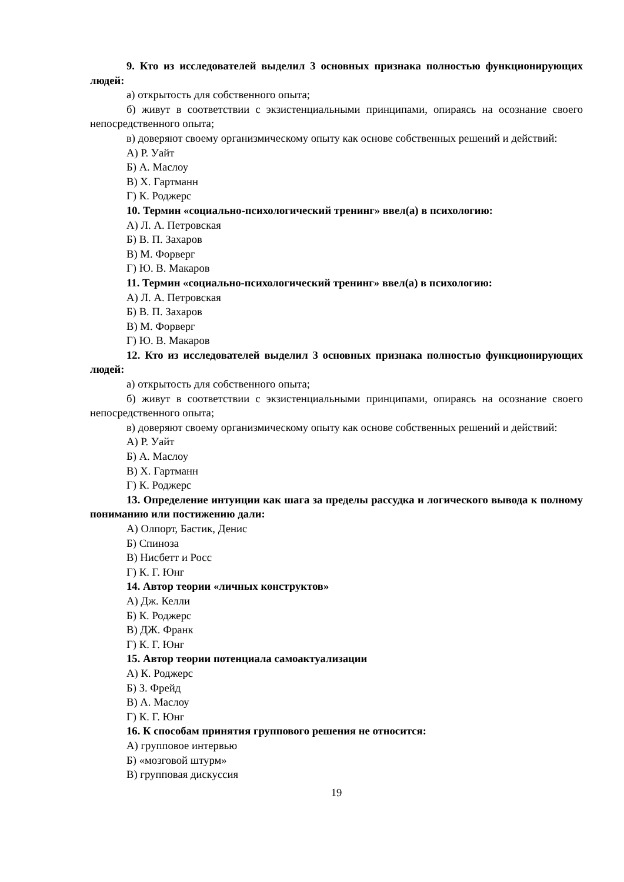9. Кто из исследователей выделил 3 основных признака полностью функционирующих людей:
а) открытость для собственного опыта;
б) живут в соответствии с экзистенциальными принципами, опираясь на осознание своего непосредственного опыта;
в) доверяют своему организмическому опыту как основе собственных решений и действий:
А) Р. Уайт
Б) А. Маслоу
В) Х. Гартманн
Г) К. Роджерс
10. Термин «социально-психологический тренинг» ввел(а) в психологию:
А) Л. А. Петровская
Б) В. П. Захаров
В) М. Форверг
Г) Ю. В. Макаров
11. Термин «социально-психологический тренинг» ввел(а) в психологию:
А) Л. А. Петровская
Б) В. П. Захаров
В) М. Форверг
Г) Ю. В. Макаров
12. Кто из исследователей выделил 3 основных признака полностью функционирующих людей:
а) открытость для собственного опыта;
б) живут в соответствии с экзистенциальными принципами, опираясь на осознание своего непосредственного опыта;
в) доверяют своему организмическому опыту как основе собственных решений и действий:
А) Р. Уайт
Б) А. Маслоу
В) Х. Гартманн
Г) К. Роджерс
13. Определение интуиции как шага за пределы рассудка и логического вывода к полному пониманию или постижению дали:
А) Олпорт, Бастик, Денис
Б) Спиноза
В) Нисбетт и Росс
Г) К. Г. Юнг
14. Автор теории «личных конструктов»
А) Дж. Келли
Б) К. Роджерс
В) ДЖ. Франк
Г) К. Г. Юнг
15. Автор теории потенциала самоактуализации
А) К. Роджерс
Б) З. Фрейд
В) А. Маслоу
Г) К. Г. Юнг
16. К способам принятия группового решения не относится:
А) групповое интервью
Б) «мозговой штурм»
В) групповая дискуссия
19